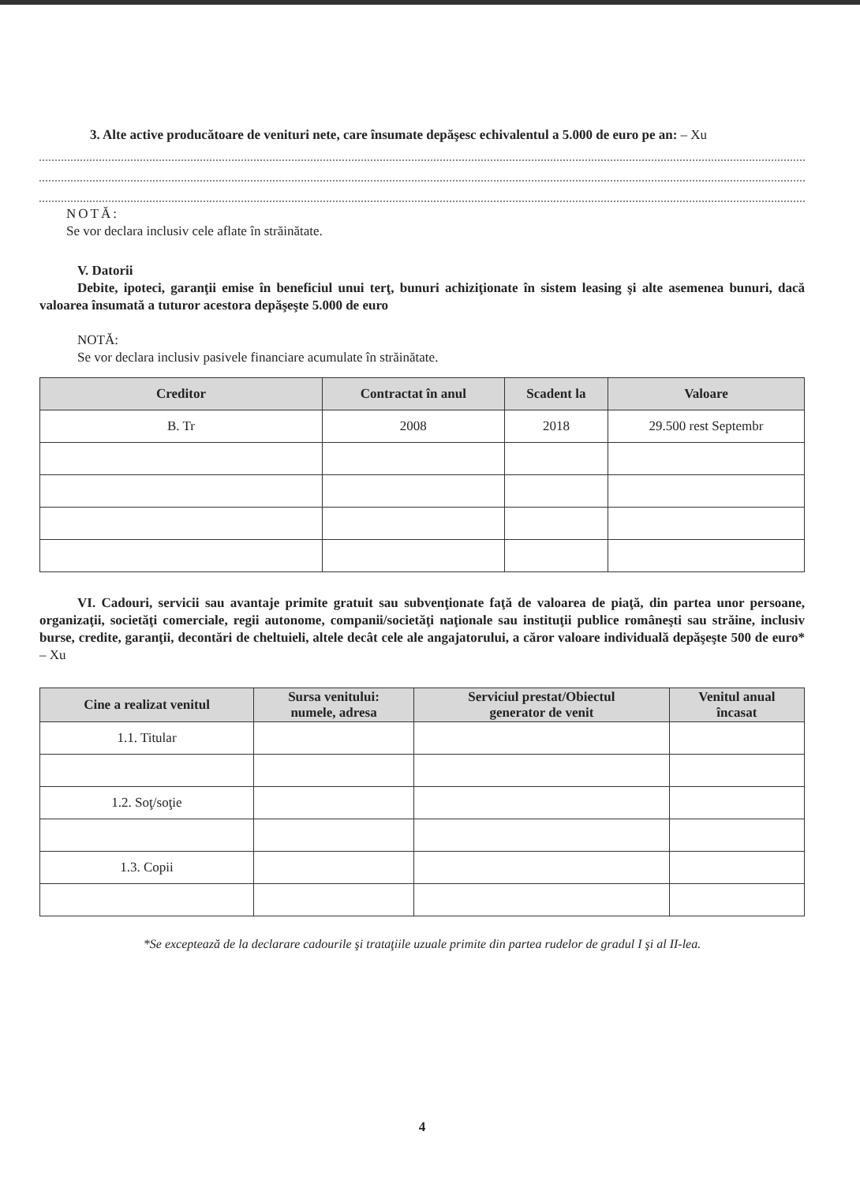3. Alte active producătoare de venituri nete, care însumate depăşesc echivalentul a 5.000 de euro pe an: – Xu
NOTĂ:
Se vor declara inclusiv cele aflate în străinătate.
V. Datorii
Debite, ipoteci, garanţii emise în beneficiul unui terţ, bunuri achiziţionate în sistem leasing şi alte asemenea bunuri, dacă valoarea însumată a tuturor acestora depăşeşte 5.000 de euro
NOTĂ:
Se vor declara inclusiv pasivele financiare acumulate în străinătate.
| Creditor | Contractat în anul | Scadent la | Valoare |
| --- | --- | --- | --- |
| B. Tr | 2008 | 2018 | 29.500 rest Septembr |
VI. Cadouri, servicii sau avantaje primite gratuit sau subvenţionate faţă de valoarea de piaţă, din partea unor persoane, organizaţii, societăţi comerciale, regii autonome, companii/societăţi naţionale sau instituţii publice româneşti sau străine, inclusiv burse, credite, garanţii, decontări de cheltuieli, altele decât cele ale angajatorului, a căror valoare individuală depăşeşte 500 de euro* – Xu
| Cine a realizat venitul | Sursa venitului: numele, adresa | Serviciul prestat/Obiectul generator de venit | Venitul anual încasat |
| --- | --- | --- | --- |
| 1.1. Titular | | | |
| 1.2. Soţ/soţie | | | |
| 1.3. Copii | | | |
*Se exceptează de la declarare cadourile şi trataţiile uzuale primite din partea rudelor de gradul I şi al II-lea.
4